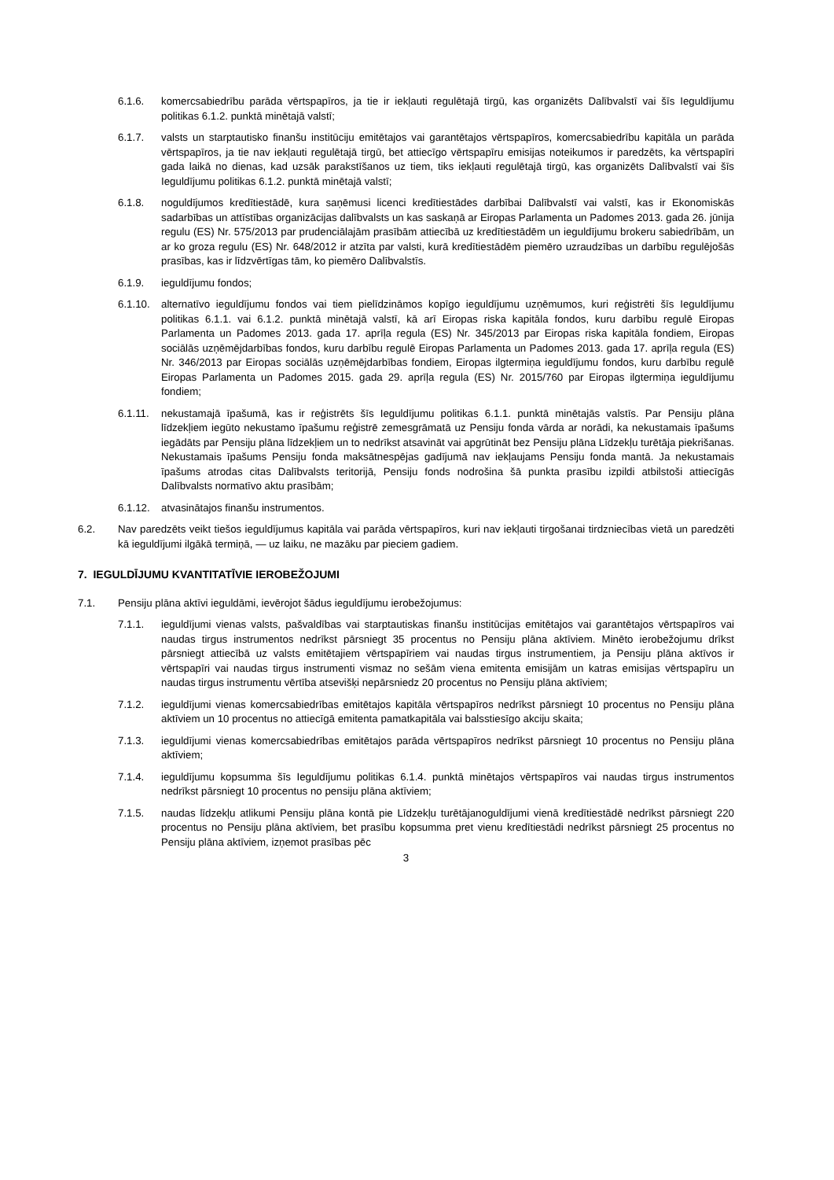6.1.6. komercsabiedrību parāda vērtspapīros, ja tie ir iekļauti regulētajā tirgū, kas organizēts Dalībvalstī vai šīs Ieguldījumu politikas 6.1.2. punktā minētajā valstī;
6.1.7. valsts un starptautisko finanšu institūciju emitētajos vai garantētajos vērtspapīros, komercsabiedrību kapitāla un parāda vērtspapīros, ja tie nav iekļauti regulētajā tirgū, bet attiecīgo vērtspapīru emisijas noteikumos ir paredzēts, ka vērtspapīri gada laikā no dienas, kad uzsāk parakstīšanos uz tiem, tiks iekļauti regulētajā tirgū, kas organizēts Dalībvalstī vai šīs Ieguldījumu politikas 6.1.2. punktā minētajā valstī;
6.1.8. noguldījumos kredītiestādē, kura saņēmusi licenci kredītiestādes darbībai Dalībvalstī vai valstī, kas ir Ekonomiskās sadarbības un attīstības organizācijas dalībvalsts un kas saskaņā ar Eiropas Parlamenta un Padomes 2013. gada 26. jūnija regulu (ES) Nr. 575/2013 par prudenciālajām prasībām attiecībā uz kredītiestādēm un ieguldījumu brokeru sabiedrībām, un ar ko groza regulu (ES) Nr. 648/2012 ir atzīta par valsti, kurā kredītiestādēm piemēro uzraudzības un darbību regulējošās prasības, kas ir līdzvērtīgas tām, ko piemēro Dalībvalstīs.
6.1.9. ieguldījumu fondos;
6.1.10. alternatīvo ieguldījumu fondos vai tiem pielīdzināmos kopīgo ieguldījumu uzņēmumos, kuri reģistrēti šīs Ieguldījumu politikas 6.1.1. vai 6.1.2. punktā minētajā valstī, kā arī Eiropas riska kapitāla fondos, kuru darbību regulē Eiropas Parlamenta un Padomes 2013. gada 17. aprīļa regula (ES) Nr. 345/2013 par Eiropas riska kapitāla fondiem, Eiropas sociālās uzņēmējdarbības fondos, kuru darbību regulē Eiropas Parlamenta un Padomes 2013. gada 17. aprīļa regula (ES) Nr. 346/2013 par Eiropas sociālās uzņēmējdarbības fondiem, Eiropas ilgtermiņa ieguldījumu fondos, kuru darbību regulē Eiropas Parlamenta un Padomes 2015. gada 29. aprīļa regula (ES) Nr. 2015/760 par Eiropas ilgtermiņa ieguldījumu fondiem;
6.1.11. nekustamajā īpašumā, kas ir reģistrēts šīs Ieguldījumu politikas 6.1.1. punktā minētajās valstīs. Par Pensiju plāna līdzekļiem iegūto nekustamo īpašumu reģistrē zemesgrāmatā uz Pensiju fonda vārda ar norādi, ka nekustamais īpašums iegādāts par Pensiju plāna līdzekļiem un to nedrīkst atsavināt vai apgrūtināt bez Pensiju plāna Līdzekļu turētāja piekrišanas. Nekustamais īpašums Pensiju fonda maksātnespējas gadījumā nav iekļaujams Pensiju fonda mantā. Ja nekustamais īpašums atrodas citas Dalībvalsts teritorijā, Pensiju fonds nodrošina šā punkta prasību izpildi atbilstoši attiecīgās Dalībvalsts normatīvo aktu prasībām;
6.1.12. atvasinātajos finanšu instrumentos.
6.2. Nav paredzēts veikt tiešos ieguldījumus kapitāla vai parāda vērtspapīros, kuri nav iekļauti tirgošanai tirdzniecības vietā un paredzēti kā ieguldījumi ilgākā termiņā, — uz laiku, ne mazāku par pieciem gadiem.
7. IEGULDĪJUMU KVANTITATĪVIE IEROBEŽOJUMI
7.1. Pensiju plāna aktīvi ieguldāmi, ievērojot šādus ieguldījumu ierobežojumus:
7.1.1. ieguldījumi vienas valsts, pašvaldības vai starptautiskas finanšu institūcijas emitētajos vai garantētajos vērtspapīros vai naudas tirgus instrumentos nedrīkst pārsniegt 35 procentus no Pensiju plāna aktīviem. Minēto ierobežojumu drīkst pārsniegt attiecībā uz valsts emitētajiem vērtspapīriem vai naudas tirgus instrumentiem, ja Pensiju plāna aktīvos ir vērtspapīri vai naudas tirgus instrumenti vismaz no sešām viena emitenta emisijām un katras emisijas vērtspapīru un naudas tirgus instrumentu vērtība atsevišķi nepārsniedz 20 procentus no Pensiju plāna aktīviem;
7.1.2. ieguldījumi vienas komercsabiedrības emitētajos kapitāla vērtspapīros nedrīkst pārsniegt 10 procentus no Pensiju plāna aktīviem un 10 procentus no attiecīgā emitenta pamatkapitāla vai balsstiesīgo akciju skaita;
7.1.3. ieguldījumi vienas komercsabiedrības emitētajos parāda vērtspapīros nedrīkst pārsniegt 10 procentus no Pensiju plāna aktīviem;
7.1.4. ieguldījumu kopsumma šīs Ieguldījumu politikas 6.1.4. punktā minētajos vērtspapīros vai naudas tirgus instrumentos nedrīkst pārsniegt 10 procentus no pensiju plāna aktīviem;
7.1.5. naudas līdzekļu atlikumi Pensiju plāna kontā pie Līdzekļu turētājanoguldījumi vienā kredītiestādē nedrīkst pārsniegt 220 procentus no Pensiju plāna aktīviem, bet prasību kopsumma pret vienu kredītiestādi nedrīkst pārsniegt 25 procentus no Pensiju plāna aktīviem, izņemot prasības pēc
3